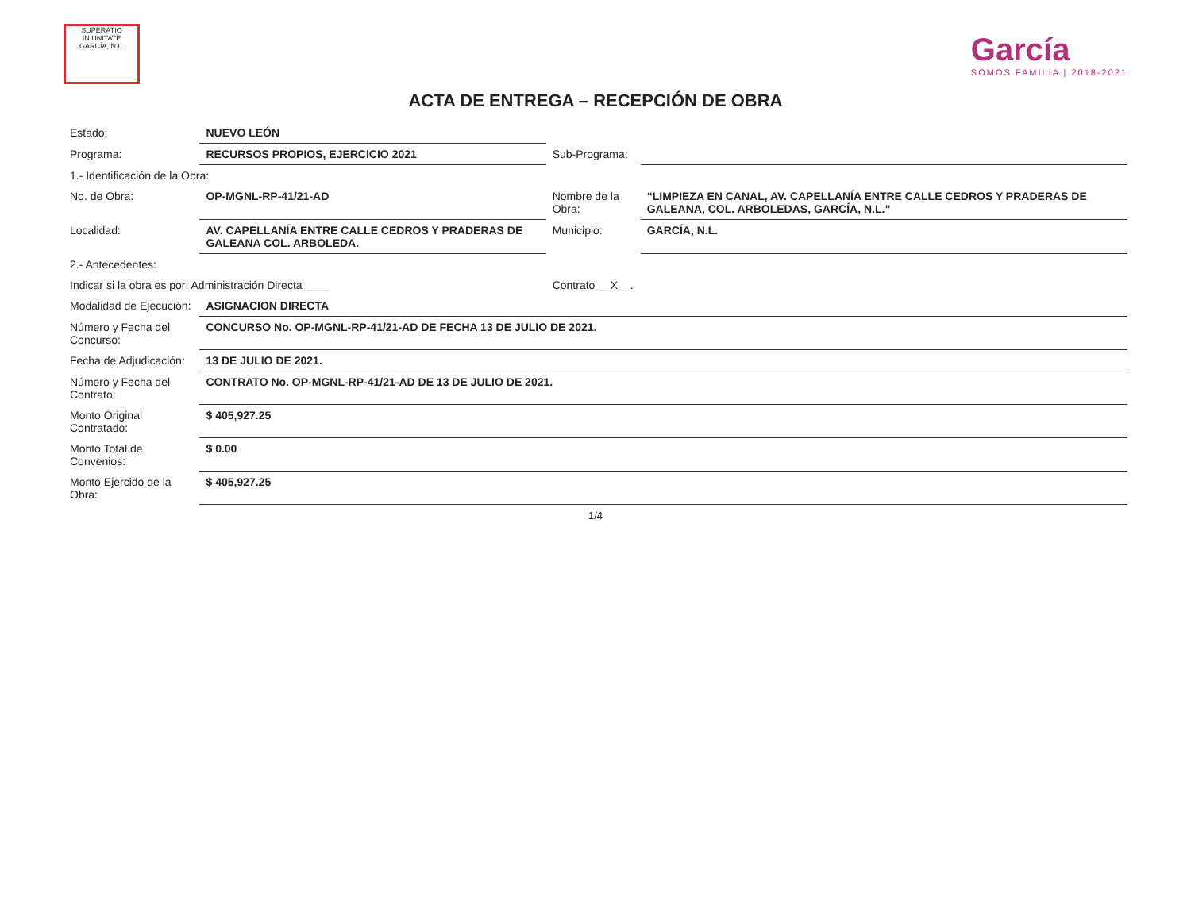SUPERATIO
IN UNITATE
GARCÍA, N.L.
García
SOMOS FAMILIA | 2018-2021
ACTA DE ENTREGA – RECEPCIÓN DE OBRA
| Estado: | NUEVO LEÓN | | |
| Programa: | RECURSOS PROPIOS, EJERCICIO 2021 | Sub-Programa: | |
| 1.- Identificación de la Obra: | | | |
| No. de Obra: | OP-MGNL-RP-41/21-AD | Nombre de la Obra: | “LIMPIEZA EN CANAL, AV. CAPELLANÍA ENTRE CALLE CEDROS Y PRADERAS DE GALEANA, COL. ARBOLEDAS, GARCÍA, N.L.” |
| Localidad: | AV. CAPELLANÍA ENTRE CALLE CEDROS Y PRADERAS DE GALEANA COL. ARBOLEDA. | Municipio: | GARCÍA, N.L. |
| 2.- Antecedentes: | | | |
| Indicar si la obra es por: Administración Directa ____ | | Contrato __X__. | |
| Modalidad de Ejecución: | ASIGNACION DIRECTA | | |
| Número y Fecha del Concurso: | CONCURSO No. OP-MGNL-RP-41/21-AD DE FECHA 13 DE JULIO DE 2021. | | |
| Fecha de Adjudicación: | 13 DE JULIO DE 2021. | | |
| Número y Fecha del Contrato: | CONTRATO No. OP-MGNL-RP-41/21-AD DE 13 DE JULIO DE 2021. | | |
| Monto Original Contratado: | $ 405,927.25 | | |
| Monto Total de Convenios: | $ 0.00 | | |
| Monto Ejercido de la Obra: | $ 405,927.25 | | |
1/4